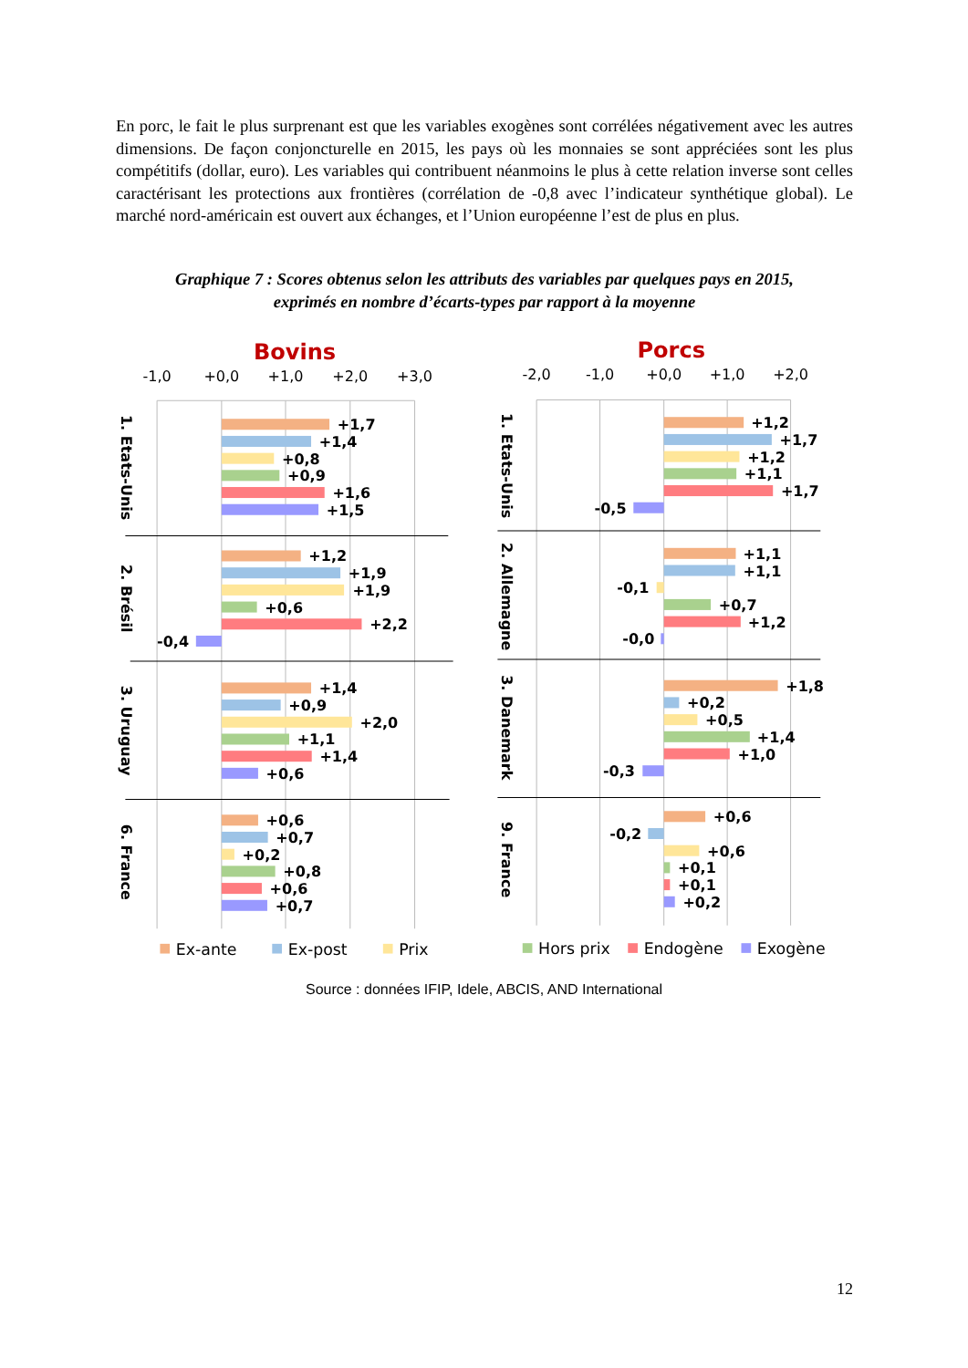En porc, le fait le plus surprenant est que les variables exogènes sont corrélées négativement avec les autres dimensions. De façon conjoncturelle en 2015, les pays où les monnaies se sont appréciées sont les plus compétitifs (dollar, euro). Les variables qui contribuent néanmoins le plus à cette relation inverse sont celles caractérisant les protections aux frontières (corrélation de -0,8 avec l’indicateur synthétique global). Le marché nord-américain est ouvert aux échanges, et l’Union européenne l’est de plus en plus.
Graphique 7 : Scores obtenus selon les attributs des variables par quelques pays en 2015,
exprimés en nombre d’écarts-types par rapport à la moyenne
Bovins
Porcs
-1,0
+0,0
+1,0
+2,0
+3,0
-2,0
-1,0
+0,0
+1,0
+2,0
1. Etats-Unis
2. Brésil
3. Uruguay
6. France
1. Etats-Unis
2. Allemagne
3. Danemark
9. France
+1,7
+1,4
+0,8
+0,9
+1,6
+1,5
+1,2
+1,9
+1,9
+0,6
+2,2
-0,4
+1,4
+0,9
+2,0
+1,1
+1,4
+0,6
+0,6
+0,7
+0,2
+0,8
+0,6
+0,7
+1,2
+1,7
+1,2
+1,1
+1,7
-0,5
+1,1
+1,1
-0,1
+0,7
+1,2
-0,0
+1,8
+0,2
+0,5
+1,4
+1,0
-0,3
+0,6
-0,2
+0,6
+0,1
+0,1
+0,2
Ex-ante
Ex-post
Prix
Hors prix
Endogène
Exogène
Source : données IFIP, Idele, ABCIS, AND International
12